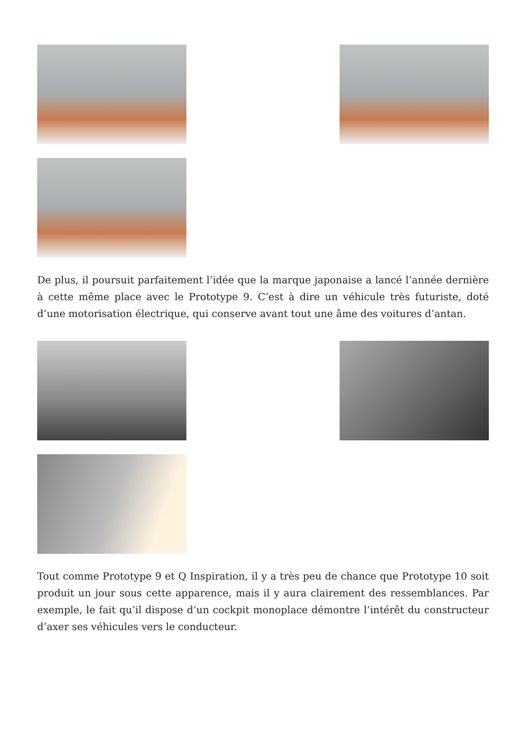De plus, il poursuit parfaitement l’idée que la marque japonaise a lancé l’année dernière à cette même place avec le Prototype 9. C’est à dire un véhicule très futuriste, doté d’une motorisation électrique, qui conserve avant tout une âme des voitures d’antan.
Tout comme Prototype 9 et Q Inspiration, il y a très peu de chance que Prototype 10 soit produit un jour sous cette apparence, mais il y aura clairement des ressemblances. Par exemple, le fait qu’il dispose d’un cockpit monoplace démontre l’intérêt du constructeur d’axer ses véhicules vers le conducteur.